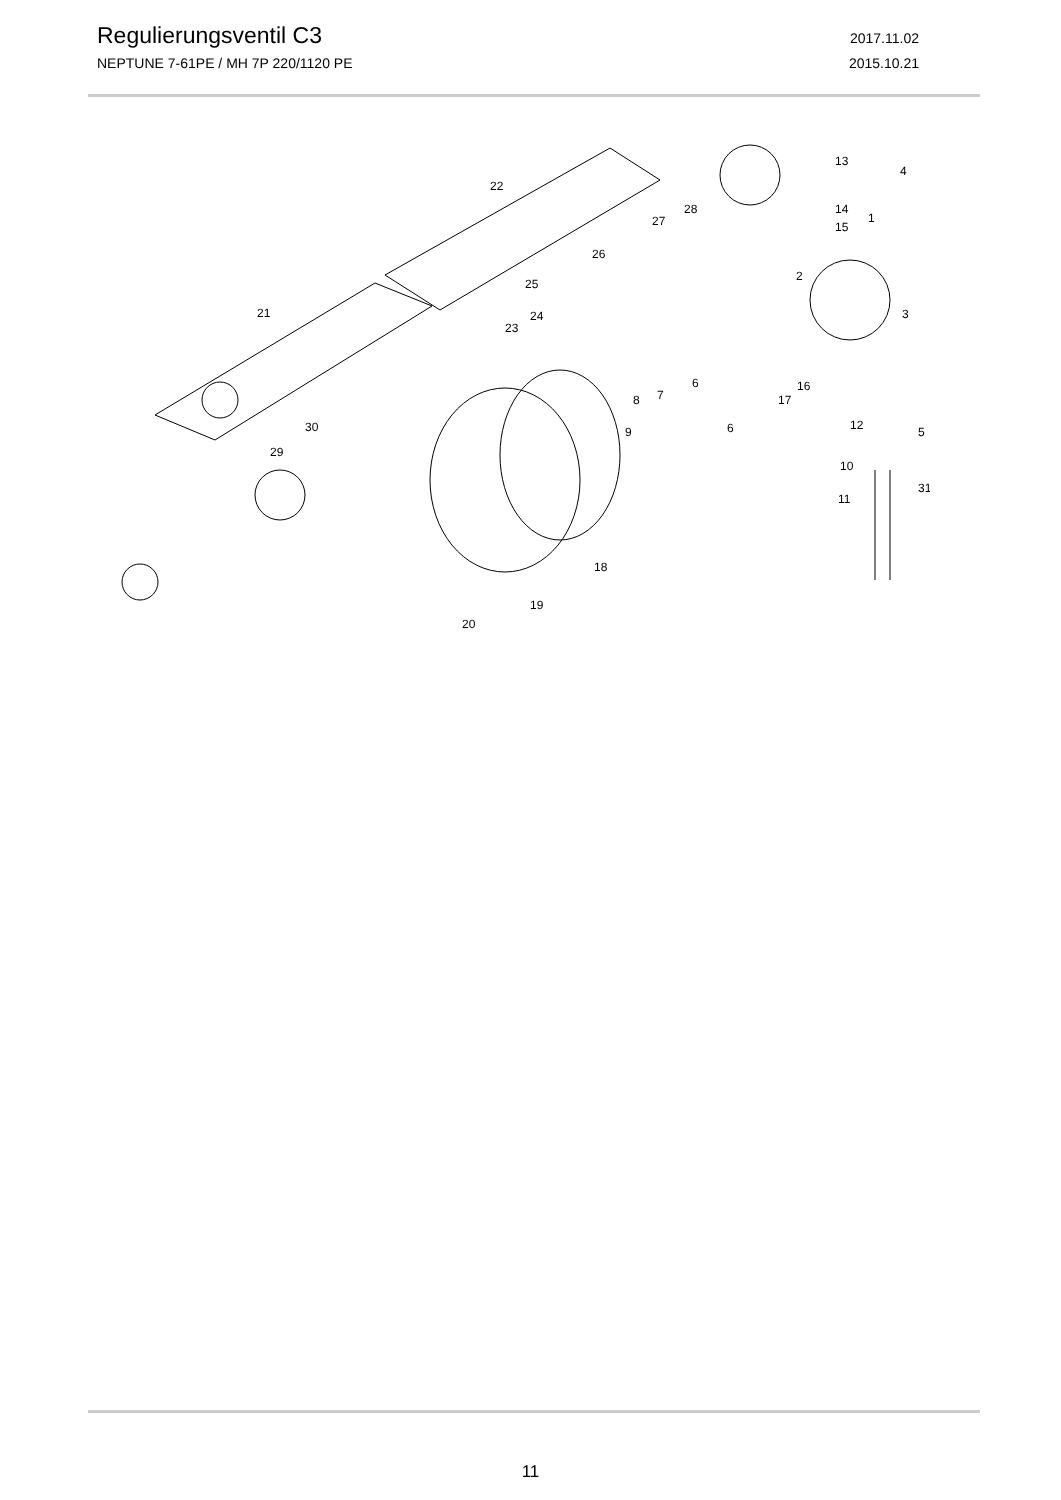Regulierungsventil C3
2017.11.02
NEPTUNE 7-61PE / MH 7P 220/1120 PE 2015.10.21
22
21
25
24
23
26
27
28
13
4
14
15
1
2
3
6
6
7
8
9
17
16
12
5
10
11
31
30
29
18
19
20
11